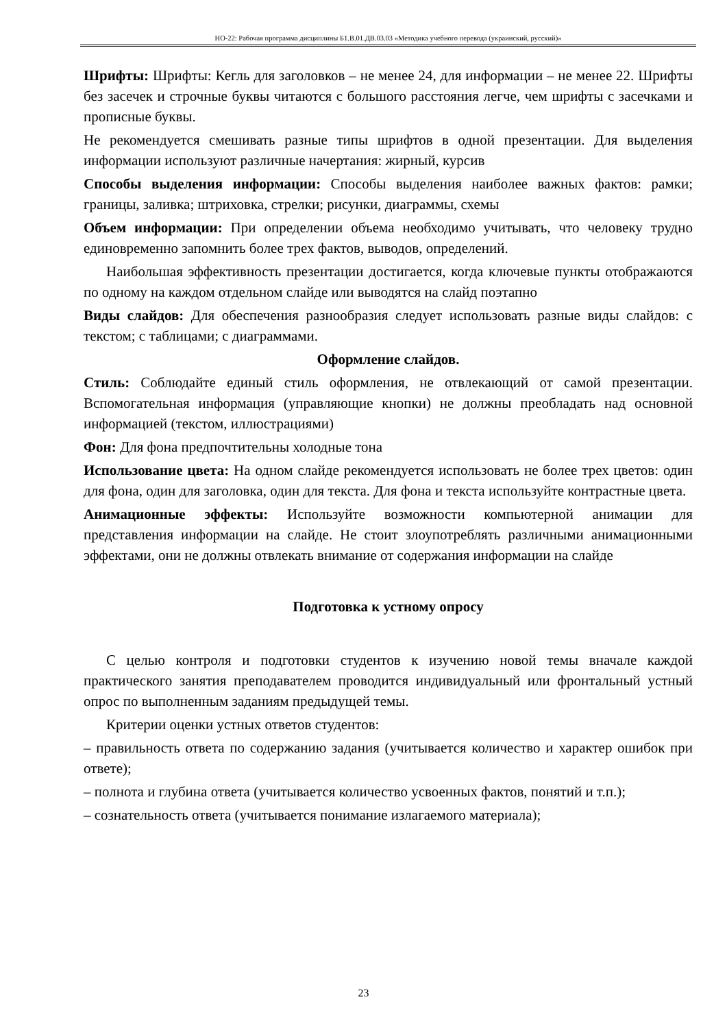НО-22: Рабочая программа дисциплины Б1.В.01.ДВ.03.03 «Методика учебного перевода (украинский, русский)»
Шрифты: Шрифты: Кегль для заголовков – не менее 24, для информации – не менее 22. Шрифты без засечек и строчные буквы читаются с большого расстояния легче, чем шрифты с засечками и прописные буквы.
Не рекомендуется смешивать разные типы шрифтов в одной презентации. Для выделения информации используют различные начертания: жирный, курсив
Способы выделения информации: Способы выделения наиболее важных фактов: рамки; границы, заливка; штриховка, стрелки; рисунки, диаграммы, схемы
Объем информации: При определении объема необходимо учитывать, что человеку трудно единовременно запомнить более трех фактов, выводов, определений.
Наибольшая эффективность презентации достигается, когда ключевые пункты отображаются по одному на каждом отдельном слайде или выводятся на слайд поэтапно
Виды слайдов: Для обеспечения разнообразия следует использовать разные виды слайдов: с текстом; с таблицами; с диаграммами.
Оформление слайдов.
Стиль: Соблюдайте единый стиль оформления, не отвлекающий от самой презентации. Вспомогательная информация (управляющие кнопки) не должны преобладать над основной информацией (текстом, иллюстрациями)
Фон: Для фона предпочтительны холодные тона
Использование цвета: На одном слайде рекомендуется использовать не более трех цветов: один для фона, один для заголовка, один для текста. Для фона и текста используйте контрастные цвета.
Анимационные эффекты: Используйте возможности компьютерной анимации для представления информации на слайде. Не стоит злоупотреблять различными анимационными эффектами, они не должны отвлекать внимание от содержания информации на слайде
Подготовка к устному опросу
С целью контроля и подготовки студентов к изучению новой темы вначале каждой практического занятия преподавателем проводится индивидуальный или фронтальный устный опрос по выполненным заданиям предыдущей темы.
Критерии оценки устных ответов студентов:
– правильность ответа по содержанию задания (учитывается количество и характер ошибок при ответе);
– полнота и глубина ответа (учитывается количество усвоенных фактов, понятий и т.п.);
– сознательность ответа (учитывается понимание излагаемого материала);
23